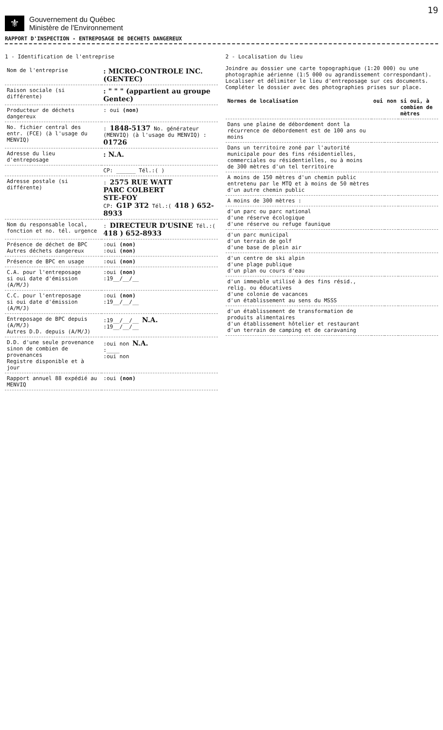19
⚜
Gouvernement du Québec
Ministère de l'Environnement
RAPPORT D'INSPECTION - ENTREPOSAGE DE DECHETS DANGEREUX
1 - Identification de l'entreprise
| Nom de l'entreprise | : MICRO-CONTROLE INC. (GENTEC) |
| Raison sociale (si différente) | : " " " (appartient au groupe Gentec) |
| Producteur de déchets dangereux | : oui (non) |
| No. fichier central des entr. (FCE) (à l'usage du MENVIQ) | : 1848-5137 No. générateur (MENVIQ) (à l'usage du MENVIQ) : 01726 |
| Adresse du lieu d'entreposage | : N.A. |
| | CP: ______ Tél.:( ) |
| Adresse postale (si différente) | : 2575 RUE WATT PARC COLBERT STE-FOY CP: G1P 3T2 Tél.:( 418 ) 652-8933 |
| Nom du responsable local, fonction et no. tél. urgence | : DIRECTEUR D'USINE Tél.:( 418 ) 652-8933 |
| Présence de déchet de BPC Autres déchets dangereux | :oui (non) :oui (non) |
| Présence de BPC en usage | :oui (non) |
| C.A. pour l'entreposage si oui date d'émission (A/M/J) | :oui (non) :19__/__/__ |
| C.C. pour l'entreposage si oui date d'émission (A/M/J) | :oui (non) :19__/__/__ |
| Entreposage de BPC depuis (A/M/J) Autres D.D. depuis (A/M/J) | :19__/__/__ N.A. :19__/__/__ |
| D.D. d'une seule provenance sinon de combien de provenances Registre disponible et à jour | :oui non N.A. :____ :oui non |
| Rapport annuel 88 expédié au MENVIQ | :oui (non) |
2 - Localisation du lieu
Joindre au dossier une carte topographique (1:20 000) ou une photographie aérienne (1:5 000 ou agrandissement correspondant).
Localiser et délimiter le lieu d'entreposage sur ces documents.
Compléter le dossier avec des photographies prises sur place.
| Normes de localisation | oui | non | si oui, à combien de mètres |
| --- | --- | --- | --- |
| Dans une plaine de débordement dont la récurrence de débordement est de 100 ans ou moins | | | |
| Dans un territoire zoné par l'autorité municipale pour des fins résidentielles, commerciales ou résidentielles, ou à moins de 300 mètres d'un tel territoire | | | |
| A moins de 150 mètres d'un chemin public entretenu par le MTQ et à moins de 50 mètres d'un autre chemin public | | | |
| A moins de 300 mètres : | | | |
| d'un parc ou parc national d'une réserve écologique d'une réserve ou refuge faunique | | | |
| d'un parc municipal d'un terrain de golf d'une base de plein air | | | |
| d'un centre de ski alpin d'une plage publique d'un plan ou cours d'eau | | | |
| d'un immeuble utilisé à des fins résid., relig. ou éducatives d'une colonie de vacances d'un établissement au sens du MSSS | | | |
| d'un établissement de transformation de produits alimentaires d'un établissement hôtelier et restaurant d'un terrain de camping et de caravaning | | | |